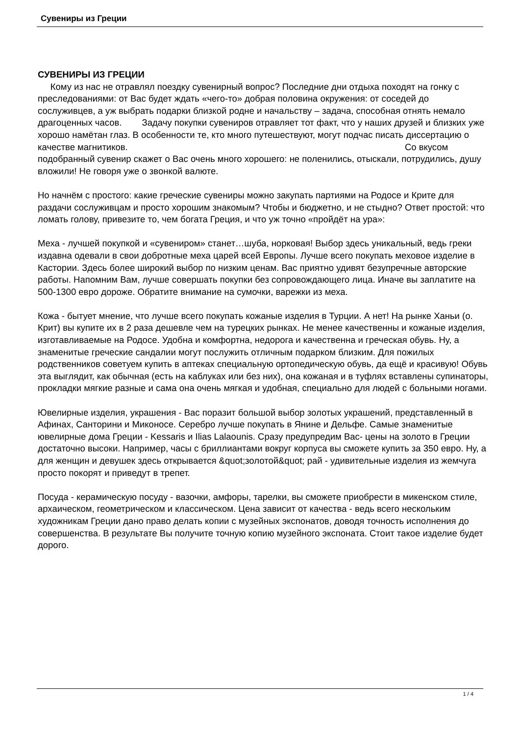Сувениры из Греции
СУВЕНИРЫ ИЗ ГРЕЦИИ
Кому из нас не отравлял поездку сувенирный вопрос? Последние дни отдыха походят на гонку с преследованиями: от Вас будет ждать «чего-то» добрая половина окружения: от соседей до сослуживцев, а уж выбрать подарки близкой родне и начальству – задача, способная отнять немало драгоценных часов. Задачу покупки сувениров отравляет тот факт, что у наших друзей и близких уже хорошо намётан глаз. В особенности те, кто много путешествуют, могут подчас писать диссертацию о качестве магнитиков. Со вкусом подобранный сувенир скажет о Вас очень много хорошего: не поленились, отыскали, потрудились, душу вложили! Не говоря уже о звонкой валюте.
Но начнём с простого: какие греческие сувениры можно закупать партиями на Родосе и Крите для раздачи сослуживцам и просто хорошим знакомым? Чтобы и бюджетно, и не стыдно? Ответ простой: что ломать голову, привезите то, чем богата Греция, и что уж точно «пройдёт на ура»:
Меха - лучшей покупкой и «сувениром» станет…шуба, норковая! Выбор здесь уникальный, ведь греки издавна одевали в свои добротные меха царей всей Европы. Лучше всего покупать меховое изделие в Кастории. Здесь более широкий выбор по низким ценам. Вас приятно удивят безупречные авторские работы. Напомним Вам, лучше совершать покупки без сопровождающего лица. Иначе вы заплатите на 500-1300 евро дороже. Обратите внимание на сумочки, варежки из меха.
Кожа - бытует мнение, что лучше всего покупать кожаные изделия в Турции. А нет! На рынке Ханьи (о. Крит) вы купите их в 2 раза дешевле чем на турецких рынках. Не менее качественны и кожаные изделия, изготавливаемые на Родосе. Удобна и комфортна, недорога и качественна и греческая обувь. Ну, а знаменитые греческие сандалии могут послужить отличным подарком близким. Для пожилых родственников советуем купить в аптеках специальную ортопедическую обувь, да ещё и красивую! Обувь эта выглядит, как обычная (есть на каблуках или без них), она кожаная и в туфлях вставлены супинаторы, прокладки мягкие разные и сама она очень мягкая и удобная, специально для людей с больными ногами.
Ювелирные изделия, украшения - Вас поразит большой выбор золотых украшений, представленный в Афинах, Санторини и Миконосе. Серебро лучше покупать в Янине и Дельфе. Самые знаменитые ювелирные дома Греции - Kessaris и Ilias Lalaounis. Сразу предупредим Вас- цены на золото в Греции достаточно высоки. Например, часы с бриллиантами вокруг корпуса вы сможете купить за 350 евро. Ну, а для женщин и девушек здесь открывается &quot;золотой&quot; рай - удивительные изделия из жемчуга просто покорят и приведут в трепет.
Посуда - керамическую посуду - вазочки, амфоры, тарелки, вы сможете приобрести в микенском стиле, архаическом, геометрическом и классическом. Цена зависит от качества - ведь всего нескольким художникам Греции дано право делать копии с музейных экспонатов, доводя точность исполнения до совершенства. В результате Вы получите точную копию музейного экспоната. Стоит такое изделие будет дорого.
1 / 4